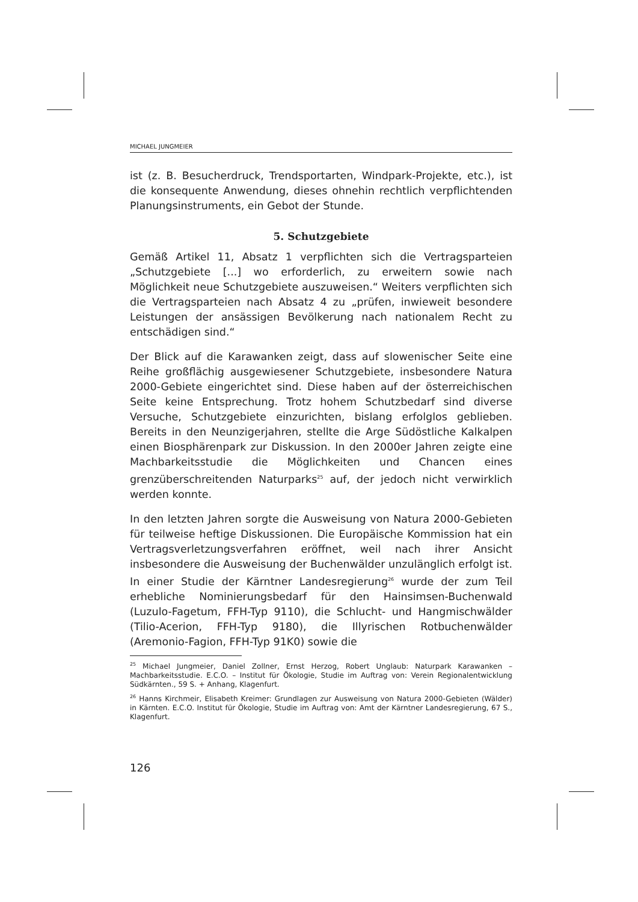MICHAEL JUNGMEIER
ist (z. B. Besucherdruck, Trendsportarten, Windpark-Projekte, etc.), ist die konsequente Anwendung, dieses ohnehin rechtlich verpflichtenden Planungsinstruments, ein Gebot der Stunde.
5. Schutzgebiete
Gemäß Artikel 11, Absatz 1 verpflichten sich die Vertragsparteien „Schutzgebiete [...] wo erforderlich, zu erweitern sowie nach Möglichkeit neue Schutzgebiete auszuweisen.“ Weiters verpflichten sich die Vertragsparteien nach Absatz 4 zu „prüfen, inwieweit besondere Leistungen der ansässigen Bevölkerung nach nationalem Recht zu entschädigen sind.“
Der Blick auf die Karawanken zeigt, dass auf slowenischer Seite eine Reihe großflächig ausgewiesener Schutzgebiete, insbesondere Natura 2000-Gebiete eingerichtet sind. Diese haben auf der österreichischen Seite keine Entsprechung. Trotz hohem Schutzbedarf sind diverse Versuche, Schutzgebiete einzurichten, bislang erfolglos geblieben. Bereits in den Neunzigerjahren, stellte die Arge Südöstliche Kalkalpen einen Biosphärenpark zur Diskussion. In den 2000er Jahren zeigte eine Machbarkeitsstudie die Möglichkeiten und Chancen eines grenzüberschreitenden Naturparks<sup>25</sup> auf, der jedoch nicht verwirklich werden konnte.
In den letzten Jahren sorgte die Ausweisung von Natura 2000-Gebieten für teilweise heftige Diskussionen. Die Europäische Kommission hat ein Vertragsverletzungsverfahren eröffnet, weil nach ihrer Ansicht insbesondere die Ausweisung der Buchenwälder unzulänglich erfolgt ist. In einer Studie der Kärntner Landesregierung<sup>26</sup> wurde der zum Teil erhebliche Nominierungsbedarf für den Hainsimsen-Buchenwald (Luzulo-Fagetum, FFH-Typ 9110), die Schlucht- und Hangmischwälder (Tilio-Acerion, FFH-Typ 9180), die Illyrischen Rotbuchenwälder (Aremonio-Fagion, FFH-Typ 91K0) sowie die
<sup>25</sup> Michael Jungmeier, Daniel Zollner, Ernst Herzog, Robert Unglaub: Naturpark Karawanken – Machbarkeitsstudie. E.C.O. – Institut für Ökologie, Studie im Auftrag von: Verein Regionalentwicklung Südkärnten., 59 S. + Anhang, Klagenfurt.
<sup>26</sup> Hanns Kirchmeir, Elisabeth Kreimer: Grundlagen zur Ausweisung von Natura 2000-Gebieten (Wälder) in Kärnten. E.C.O. Institut für Ökologie, Studie im Auftrag von: Amt der Kärntner Landesregierung, 67 S., Klagenfurt.
126